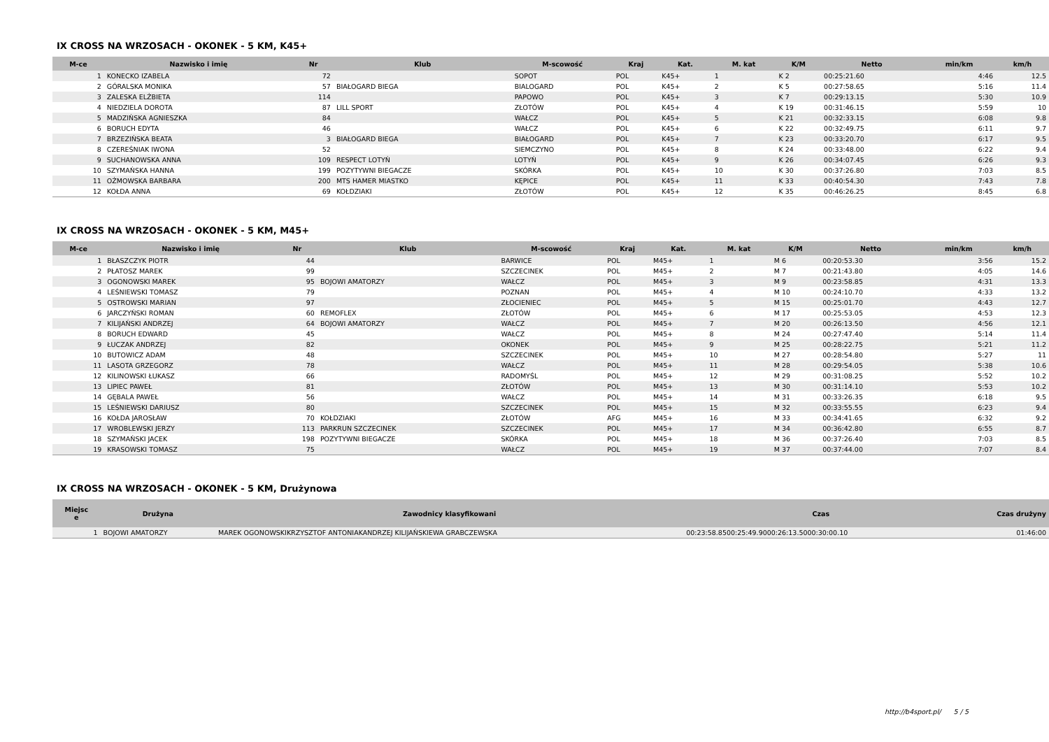IX CROSS NA WRZOSACH - OKONEK - 5 KM, K45+
| M-ce | Nazwisko i imię | Nr | Klub | M-scowość | Kraj | Kat. | M. kat | K/M | Netto | min/km | km/h |
| --- | --- | --- | --- | --- | --- | --- | --- | --- | --- | --- | --- |
| 1 | KONECKO IZABELA | 72 | | SOPOT | POL | K45+ | 1 | K 2 | 00:25:21.60 | 4:46 | 12.5 |
| 2 | GÓRALSKA MONIKA | 57 | BIAŁOGARD BIEGA | BIALOGARD | POL | K45+ | 2 | K 5 | 00:27:58.65 | 5:16 | 11.4 |
| 3 | ZALESKA ELŻBIETA | 114 | | PAPOWO | POL | K45+ | 3 | K 7 | 00:29:13.15 | 5:30 | 10.9 |
| 4 | NIEDZIELA DOROTA | 87 | LILL SPORT | ZŁOTÓW | POL | K45+ | 4 | K 19 | 00:31:46.15 | 5:59 | 10 |
| 5 | MADZIŃSKA AGNIESZKA | 84 | | WAŁCZ | POL | K45+ | 5 | K 21 | 00:32:33.15 | 6:08 | 9.8 |
| 6 | BORUCH EDYTA | 46 | | WAŁCZ | POL | K45+ | 6 | K 22 | 00:32:49.75 | 6:11 | 9.7 |
| 7 | BRZEZIŃSKA BEATA | 3 | BIAŁOGARD BIEGA | BIAŁOGARD | POL | K45+ | 7 | K 23 | 00:33:20.70 | 6:17 | 9.5 |
| 8 | CZEREŚNIAK IWONA | 52 | | SIEMCZYNO | POL | K45+ | 8 | K 24 | 00:33:48.00 | 6:22 | 9.4 |
| 9 | SUCHANOWSKA ANNA | 109 | RESPECT LOTYŃ | LOTYŃ | POL | K45+ | 9 | K 26 | 00:34:07.45 | 6:26 | 9.3 |
| 10 | SZYMAŃSKA HANNA | 199 | POZYTYWNI BIEGACZE | SKÓRKA | POL | K45+ | 10 | K 30 | 00:37:26.80 | 7:03 | 8.5 |
| 11 | OŻMOWSKA BARBARA | 200 | MTS HAMER MIASTKO | KĘPICE | POL | K45+ | 11 | K 33 | 00:40:54.30 | 7:43 | 7.8 |
| 12 | KOŁDA ANNA | 69 | KOŁDZIAKI | ZŁOTÓW | POL | K45+ | 12 | K 35 | 00:46:26.25 | 8:45 | 6.8 |
IX CROSS NA WRZOSACH - OKONEK - 5 KM, M45+
| M-ce | Nazwisko i imię | Nr | Klub | M-scowość | Kraj | Kat. | M. kat | K/M | Netto | min/km | km/h |
| --- | --- | --- | --- | --- | --- | --- | --- | --- | --- | --- | --- |
| 1 | BŁASZCZYK PIOTR | 44 | | BARWICE | POL | M45+ | 1 | M 6 | 00:20:53.30 | 3:56 | 15.2 |
| 2 | PŁATOSZ MAREK | 99 | | SZCZECINEK | POL | M45+ | 2 | M 7 | 00:21:43.80 | 4:05 | 14.6 |
| 3 | OGONOWSKI MAREK | 95 | BOJOWI AMATORZY | WAŁCZ | POL | M45+ | 3 | M 9 | 00:23:58.85 | 4:31 | 13.3 |
| 4 | LEŚNIEWSKI TOMASZ | 79 | | POZNAN | POL | M45+ | 4 | M 10 | 00:24:10.70 | 4:33 | 13.2 |
| 5 | OSTROWSKI MARIAN | 97 | | ZŁOCIENIEC | POL | M45+ | 5 | M 15 | 00:25:01.70 | 4:43 | 12.7 |
| 6 | JARCZYŃSKI ROMAN | 60 | REMOFLEX | ZŁOTÓW | POL | M45+ | 6 | M 17 | 00:25:53.05 | 4:53 | 12.3 |
| 7 | KILIJAŃSKI ANDRZEJ | 64 | BOJOWI AMATORZY | WAŁCZ | POL | M45+ | 7 | M 20 | 00:26:13.50 | 4:56 | 12.1 |
| 8 | BORUCH EDWARD | 45 | | WAŁCZ | POL | M45+ | 8 | M 24 | 00:27:47.40 | 5:14 | 11.4 |
| 9 | ŁUCZAK ANDRZEJ | 82 | | OKONEK | POL | M45+ | 9 | M 25 | 00:28:22.75 | 5:21 | 11.2 |
| 10 | BUTOWICZ ADAM | 48 | | SZCZECINEK | POL | M45+ | 10 | M 27 | 00:28:54.80 | 5:27 | 11 |
| 11 | LASOTA GRZEGORZ | 78 | | WAŁCZ | POL | M45+ | 11 | M 28 | 00:29:54.05 | 5:38 | 10.6 |
| 12 | KILINOWSKI ŁUKASZ | 66 | | RADOMYŚL | POL | M45+ | 12 | M 29 | 00:31:08.25 | 5:52 | 10.2 |
| 13 | LIPIEC PAWEŁ | 81 | | ZŁOTÓW | POL | M45+ | 13 | M 30 | 00:31:14.10 | 5:53 | 10.2 |
| 14 | GĘBALA PAWEŁ | 56 | | WAŁCZ | POL | M45+ | 14 | M 31 | 00:33:26.35 | 6:18 | 9.5 |
| 15 | LEŚNIEWSKI DARIUSZ | 80 | | SZCZECINEK | POL | M45+ | 15 | M 32 | 00:33:55.55 | 6:23 | 9.4 |
| 16 | KOŁDA JAROSŁAW | 70 | KOŁDZIAKI | ZŁOTÓW | AFG | M45+ | 16 | M 33 | 00:34:41.65 | 6:32 | 9.2 |
| 17 | WROBLEWSKI JERZY | 113 | PARKRUN SZCZECINEK | SZCZECINEK | POL | M45+ | 17 | M 34 | 00:36:42.80 | 6:55 | 8.7 |
| 18 | SZYMAŃSKI JACEK | 198 | POZYTYWNI BIEGACZE | SKÓRKA | POL | M45+ | 18 | M 36 | 00:37:26.40 | 7:03 | 8.5 |
| 19 | KRASOWSKI TOMASZ | 75 | | WAŁCZ | POL | M45+ | 19 | M 37 | 00:37:44.00 | 7:07 | 8.4 |
IX CROSS NA WRZOSACH - OKONEK - 5 KM, Drużynowa
| Miejsc e | Drużyna | Zawodnicy klasyfikowani | Czas | Czas drużyny |
| --- | --- | --- | --- | --- |
| 1 | BOJOWI AMATORZY | MAREK OGONOWSKIKRZYSZTOF ANTONIAKANDRZEJ KILIJAŃSKIEWA GRABCZEWSKA | 00:23:58.8500:25:49.9000:26:13.5000:30:00.10 | 01:46:00 |
http://b4sport.pl/ 5 / 5